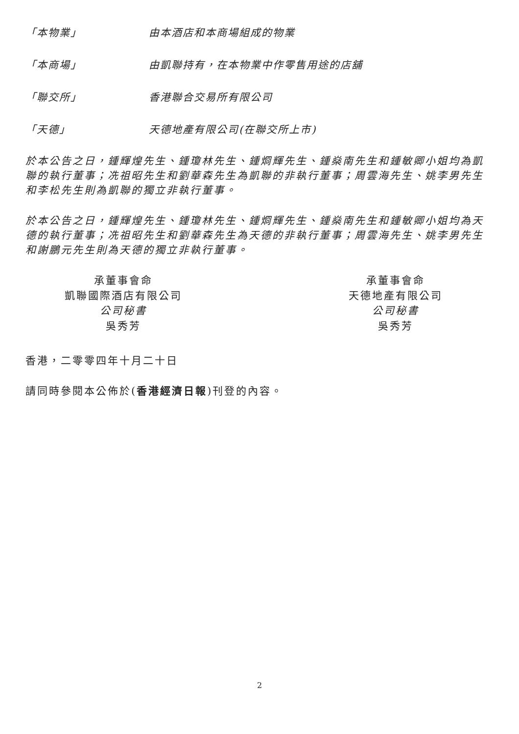「本物業」 由本酒店和本商場組成的物業
「本商場」 由凱聯持有，在本物業中作零售用途的店舖
「聯交所」 香港聯合交易所有限公司
「天德」 天德地產有限公司(在聯交所上市)
於本公告之日，鍾輝煌先生、鍾瓊林先生、鍾烱輝先生、鍾燊南先生和鍾敏卿小姐均為凱聯的執行董事；冼祖昭先生和劉華森先生為凱聯的非執行董事；周雲海先生、姚李男先生和李松先生則為凱聯的獨立非執行董事。
於本公告之日，鍾輝煌先生、鍾瓊林先生、鍾烱輝先生、鍾燊南先生和鍾敏卿小姐均為天德的執行董事；冼祖昭先生和劉華森先生為天德的非執行董事；周雲海先生、姚李男先生和謝鵬元先生則為天德的獨立非執行董事。
承董事會命
凱聯國際酒店有限公司
公司秘書
吳秀芳
承董事會命
天德地產有限公司
公司秘書
吳秀芳
香港，二零零四年十月二十日
請同時參閱本公佈於(香港經濟日報)刊登的內容。
2